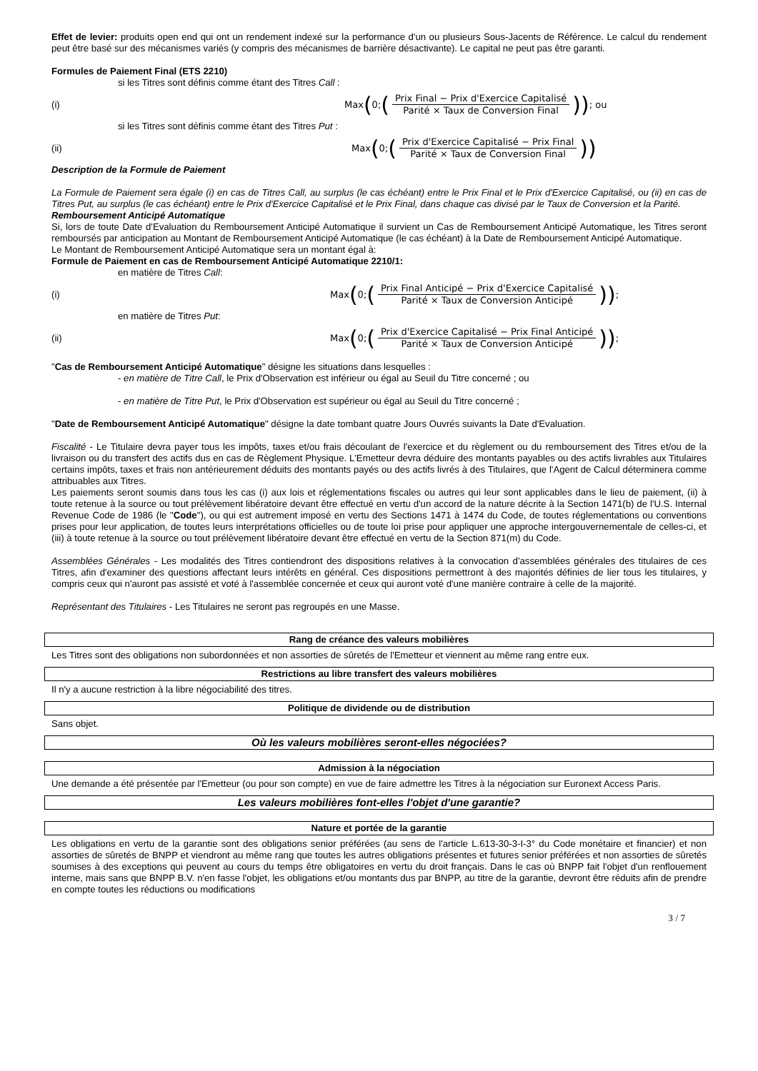Effet de levier: produits open end qui ont un rendement indexé sur la performance d'un ou plusieurs Sous-Jacents de Référence. Le calcul du rendement peut être basé sur des mécanismes variés (y compris des mécanismes de barrière désactivante). Le capital ne peut pas être garanti.
Formules de Paiement Final (ETS 2210)
si les Titres sont définis comme étant des Titres Call :
(i) Max (0; (Prix Final − Prix d'Exercice Capitalisé Parité × Taux de Conversion Final)); ou
si les Titres sont définis comme étant des Titres Put :
(ii) Max (0; (Prix d'Exercice Capitalisé − Prix Final Parité × Taux de Conversion Final))
Description de la Formule de Paiement
La Formule de Paiement sera égale (i) en cas de Titres Call, au surplus (le cas échéant) entre le Prix Final et le Prix d'Exercice Capitalisé, ou (ii) en cas de Titres Put, au surplus (le cas échéant) entre le Prix d'Exercice Capitalisé et le Prix Final, dans chaque cas divisé par le Taux de Conversion et la Parité.
Remboursement Anticipé Automatique
Si, lors de toute Date d'Evaluation du Remboursement Anticipé Automatique il survient un Cas de Remboursement Anticipé Automatique, les Titres seront remboursés par anticipation au Montant de Remboursement Anticipé Automatique (le cas échéant) à la Date de Remboursement Anticipé Automatique.
Le Montant de Remboursement Anticipé Automatique sera un montant égal à:
Formule de Paiement en cas de Remboursement Anticipé Automatique 2210/1:
en matière de Titres Call:
(i) Max (0; (Prix Final Anticipé − Prix d'Exercice Capitalisé Parité × Taux de Conversion Anticipé)) ;
en matière de Titres Put:
(ii) Max (0; (Prix d'Exercice Capitalisé − Prix Final Anticipé Parité × Taux de Conversion Anticipé)) ;
"Cas de Remboursement Anticipé Automatique" désigne les situations dans lesquelles :
- en matière de Titre Call, le Prix d'Observation est inférieur ou égal au Seuil du Titre concerné ; ou
- en matière de Titre Put, le Prix d'Observation est supérieur ou égal au Seuil du Titre concerné ;
"Date de Remboursement Anticipé Automatique" désigne la date tombant quatre Jours Ouvrés suivants la Date d'Evaluation.
Fiscalité - Le Titulaire devra payer tous les impôts, taxes et/ou frais découlant de l'exercice et du règlement ou du remboursement des Titres et/ou de la livraison ou du transfert des actifs dus en cas de Règlement Physique. L'Emetteur devra déduire des montants payables ou des actifs livrables aux Titulaires certains impôts, taxes et frais non antérieurement déduits des montants payés ou des actifs livrés à des Titulaires, que l'Agent de Calcul déterminera comme attribuables aux Titres.
Les paiements seront soumis dans tous les cas (i) aux lois et réglementations fiscales ou autres qui leur sont applicables dans le lieu de paiement, (ii) à toute retenue à la source ou tout prélèvement libératoire devant être effectué en vertu d'un accord de la nature décrite à la Section 1471(b) de l'U.S. Internal Revenue Code de 1986 (le "Code"), ou qui est autrement imposé en vertu des Sections 1471 à 1474 du Code, de toutes réglementations ou conventions prises pour leur application, de toutes leurs interprétations officielles ou de toute loi prise pour appliquer une approche intergouvernementale de celles-ci, et (iii) à toute retenue à la source ou tout prélèvement libératoire devant être effectué en vertu de la Section 871(m) du Code.
Assemblées Générales - Les modalités des Titres contiendront des dispositions relatives à la convocation d'assemblées générales des titulaires de ces Titres, afin d'examiner des questions affectant leurs intérêts en général. Ces dispositions permettront à des majorités définies de lier tous les titulaires, y compris ceux qui n'auront pas assisté et voté à l'assemblée concernée et ceux qui auront voté d'une manière contraire à celle de la majorité.
Représentant des Titulaires - Les Titulaires ne seront pas regroupés en une Masse.
Rang de créance des valeurs mobilières
Les Titres sont des obligations non subordonnées et non assorties de sûretés de l'Emetteur et viennent au même rang entre eux.
Restrictions au libre transfert des valeurs mobilières
Il n'y a aucune restriction à la libre négociabilité des titres.
Politique de dividende ou de distribution
Sans objet.
Où les valeurs mobilières seront-elles négociées?
Admission à la négociation
Une demande a été présentée par l'Emetteur (ou pour son compte) en vue de faire admettre les Titres à la négociation sur Euronext Access Paris.
Les valeurs mobilières font-elles l'objet d'une garantie?
Nature et portée de la garantie
Les obligations en vertu de la garantie sont des obligations senior préférées (au sens de l'article L.613-30-3-I-3° du Code monétaire et financier) et non assorties de sûretés de BNPP et viendront au même rang que toutes les autres obligations présentes et futures senior préférées et non assorties de sûretés soumises à des exceptions qui peuvent au cours du temps être obligatoires en vertu du droit français. Dans le cas où BNPP fait l'objet d'un renflouement interne, mais sans que BNPP B.V. n'en fasse l'objet, les obligations et/ou montants dus par BNPP, au titre de la garantie, devront être réduits afin de prendre en compte toutes les réductions ou modifications
3 / 7